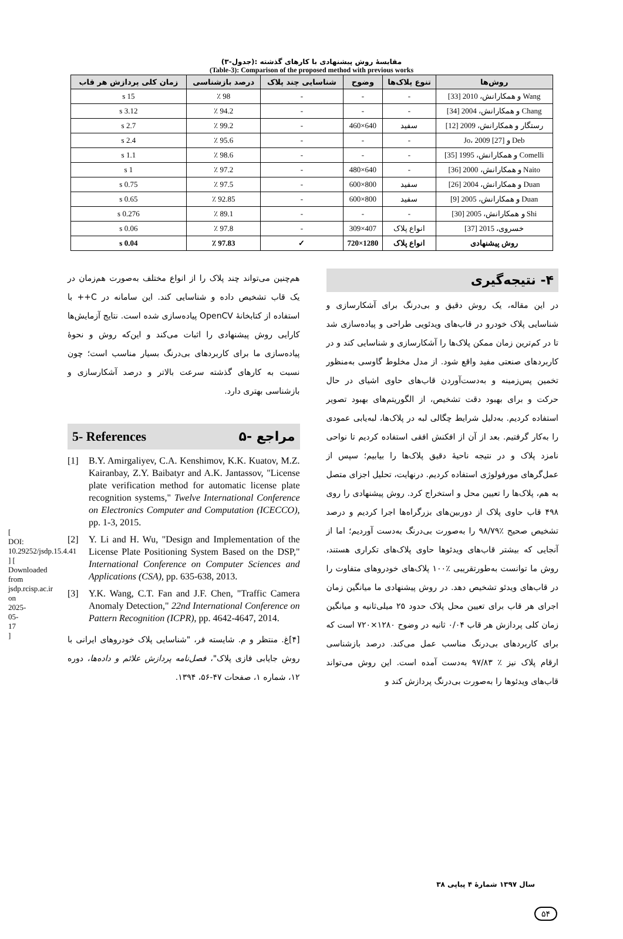(جدول-۳): مقایسهٔ روش پیشنهادی با کارهای گذشته
(Table-3): Comparison of the proposed method with previous works
| روش‌ها | تنوع پلاک‌ها | وضوح | شناسایی چند پلاک | درصد بازشناسی | زمان کلی پردازش هر قاب |
| --- | --- | --- | --- | --- | --- |
| Wang و همکارانش، 2010 [33] | - | - | - | 98 ٪ | 15 s |
| Chang و همکارانش، 2004 [34] | - | - | - | 94.2 ٪ | 3.12 s |
| رستگار و همکارانش، 2009 [12] | سفید | 640×460 | - | 99.2 ٪ | 2.7 s |
| Deb و Jo، 2009 [27] | - | - | - | 95.6 ٪ | 2.4 s |
| Comelli و همکارانش، 1995 [35] | - | - | - | 98.6 ٪ | 1.1 s |
| Naito و همکارانش، 2000 [36] | - | 640×480 | - | 97.2 ٪ | 1 s |
| Duan و همکارانش، 2004 [26] | سفید | 800×600 | - | 97.5 ٪ | 0.75 s |
| Duan و همکارانش، 2005 [9] | سفید | 800×600 | - | 92.85 ٪ | 0.65 s |
| Shi و همکارانش، 2005 [30] | - | - | - | 89.1 ٪ | 0.276 s |
| خسروی، 2015 [37] | انواع پلاک | 407×309 | - | 97.8 ٪ | 0.06 s |
| روش پیشنهادی | انواع پلاک | 1280×720 | ✓ | 97.83 ٪ | 0.04 s |
۴- نتیجه‌گیری
در این مقاله، یک روش دقیق و بی‌درنگ برای آشکارسازی و شناسایی پلاک خودرو در قاب‌های ویدئویی طراحی و پیاده‌سازی شد تا در کم‌ترین زمان ممکن پلاک‌ها را آشکارسازی و شناسایی کند و در کاربردهای صنعتی مفید واقع شود. از مدل مخلوط گاوسی به‌منظور تخمین پس‌زمینه و به‌دست‌آوردن قاب‌های حاوی اشیای در حال حرکت و برای بهبود دقت تشخیص، از الگوریتم‌های بهبود تصویر استفاده کردیم. به‌دلیل شرایط چگالی لبه در پلاک‌ها، لبه‌یابی عمودی را به‌کار گرفتیم. بعد از آن از افکنش افقی استفاده کردیم تا نواحی نامزد پلاک و در نتیجه ناحیهٔ دقیق پلاک‌ها را بیابیم؛ سپس از عمل‌گرهای مورفولوژی استفاده کردیم. درنهایت، تحلیل اجزای متصل به هم، پلاک‌ها را تعیین محل و استخراج کرد. روش پیشنهادی را روی ۴۹۸ قاب حاوی پلاک از دوربین‌های بزرگراه‌ها اجرا کردیم و درصد تشخیص صحیح ٪۹۸/۷۹ را به‌صورت بی‌درنگ به‌دست آوردیم؛ اما از آنجایی که بیشتر قاب‌های ویدئوها حاوی پلاک‌های تکراری هستند، روش ما توانست به‌طورتقریبی ٪۱۰۰ پلاک‌های خودروهای متفاوت را در قاب‌های ویدئو تشخیص دهد. در روش پیشنهادی ما میانگین زمان اجرای هر قاب برای تعیین محل پلاک حدود ۲۵ میلی‌ثانیه و میانگین زمان کلی پردازش هر قاب ۰/۰۴ ثانیه در وضوح ۱۲۸۰×۷۲۰ است که برای کاربردهای بی‌درنگ مناسب عمل می‌کند. درصد بازشناسی ارقام پلاک نیز ٪ ۹۷/۸۳ به‌دست آمده است. این روش می‌تواند قاب‌های ویدئوها را به‌صورت بی‌درنگ پردازش کند و
هم‌چنین می‌تواند چند پلاک را از انواع مختلف به‌صورت هم‌زمان در یک قاب تشخیص داده و شناسایی کند. این سامانه در C++ با استفاده از کتابخانهٔ OpenCV پیاده‌سازی شده است. نتایج آزمایش‌ها کارایی روش پیشنهادی را اثبات می‌کند و این‌که روش و نحوهٔ پیاده‌سازی ما برای کاربردهای بی‌درنگ بسیار مناسب است؛ چون نسبت به کارهای گذشته سرعت بالاتر و درصد آشکارسازی و بازشناسی بهتری دارد.
5- References ۵- مراجع
[1] B.Y. Amirgaliyev, C.A. Kenshimov, K.K. Kuatov, M.Z. Kairanbay, Z.Y. Baibatyr and A.K. Jantassov, "License plate verification method for automatic license plate recognition systems," Twelve International Conference on Electronics Computer and Computation (ICECCO), pp. 1-3, 2015.
[2] Y. Li and H. Wu, "Design and Implementation of the License Plate Positioning System Based on the DSP," International Conference on Computer Sciences and Applications (CSA), pp. 635-638, 2013.
[3] Y.K. Wang, C.T. Fan and J.F. Chen, "Traffic Camera Anomaly Detection," 22nd International Conference on Pattern Recognition (ICPR), pp. 4642-4647, 2014.
[۴]غ. منتظر و م. شایسته فر، "شناسایی پلاک خودروهای ایرانی با روش جایابی فازی پلاک"، فصل‌نامه پردازش علائم و داده‌ها، دوره ۱۲، شماره ۱، صفحات ۴۷-۵۶، ۱۳۹۴.
[ DOI: 10.29252/jsdp.15.4.41 ] [ Downloaded from jsdp.rcisp.ac.ir on 2025-05-17 ]
سال ۱۳۹۷ شمارهٔ ۴ پیاپی ۳۸
۵۴